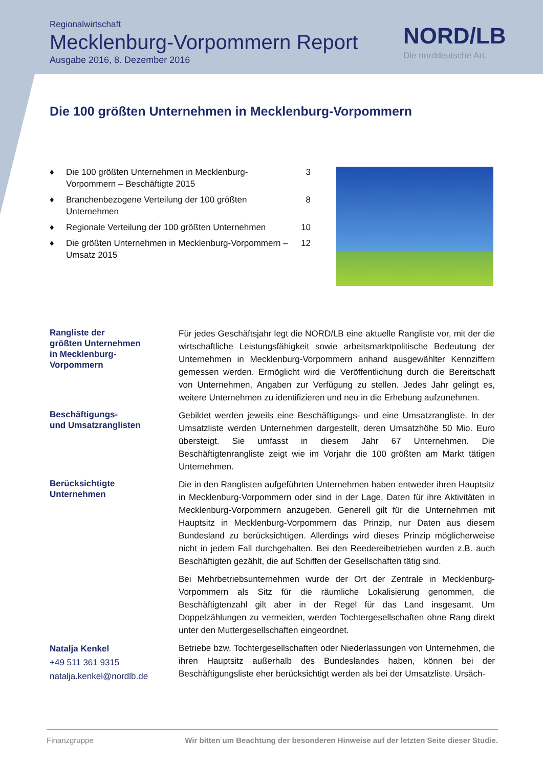Regionalwirtschaft
Mecklenburg-Vorpommern Report
Ausgabe 2016, 8. Dezember 2016
NORD/LB
Die norddeutsche Art.
Die 100 größten Unternehmen in Mecklenburg-Vorpommern
♦ Die 100 größten Unternehmen in Mecklenburg-Vorpommern – Beschäftigte 2015 3
♦ Branchenbezogene Verteilung der 100 größten Unternehmen 8
♦ Regionale Verteilung der 100 größten Unternehmen 10
♦ Die größten Unternehmen in Mecklenburg-Vorpommern – Umsatz 2015 12
Rangliste der
größten Unternehmen
in Mecklenburg-
Vorpommern
Für jedes Geschäftsjahr legt die NORD/LB eine aktuelle Rangliste vor, mit der die wirtschaftliche Leistungsfähigkeit sowie arbeitsmarktpolitische Bedeutung der Unternehmen in Mecklenburg-Vorpommern anhand ausgewählter Kennziffern gemessen werden. Ermöglicht wird die Veröffentlichung durch die Bereitschaft von Unternehmen, Angaben zur Verfügung zu stellen. Jedes Jahr gelingt es, weitere Unternehmen zu identifizieren und neu in die Erhebung aufzunehmen.
Beschäftigungs-
und Umsatzranglisten
Gebildet werden jeweils eine Beschäftigungs- und eine Umsatzrangliste. In der Umsatzliste werden Unternehmen dargestellt, deren Umsatzhöhe 50 Mio. Euro übersteigt. Sie umfasst in diesem Jahr 67 Unternehmen. Die Beschäftigtenrangliste zeigt wie im Vorjahr die 100 größten am Markt tätigen Unternehmen.
Berücksichtigte
Unternehmen
Die in den Ranglisten aufgeführten Unternehmen haben entweder ihren Hauptsitz in Mecklenburg-Vorpommern oder sind in der Lage, Daten für ihre Aktivitäten in Mecklenburg-Vorpommern anzugeben. Generell gilt für die Unternehmen mit Hauptsitz in Mecklenburg-Vorpommern das Prinzip, nur Daten aus diesem Bundesland zu berücksichtigen. Allerdings wird dieses Prinzip möglicherweise nicht in jedem Fall durchgehalten. Bei den Reedereibetrieben wurden z.B. auch Beschäftigten gezählt, die auf Schiffen der Gesellschaften tätig sind.
Bei Mehrbetriebsunternehmen wurde der Ort der Zentrale in Mecklenburg-Vorpommern als Sitz für die räumliche Lokalisierung genommen, die Beschäftigtenzahl gilt aber in der Regel für das Land insgesamt. Um Doppelzählungen zu vermeiden, werden Tochtergesellschaften ohne Rang direkt unter den Muttergesellschaften eingeordnet.
Natalja Kenkel
+49 511 361 9315
natalja.kenkel@nordlb.de
Betriebe bzw. Tochtergesellschaften oder Niederlassungen von Unternehmen, die ihren Hauptsitz außerhalb des Bundeslandes haben, können bei der Beschäftigungsliste eher berücksichtigt werden als bei der Umsatzliste. Ursäch-
Finanzgruppe Wir bitten um Beachtung der besonderen Hinweise auf der letzten Seite dieser Studie.